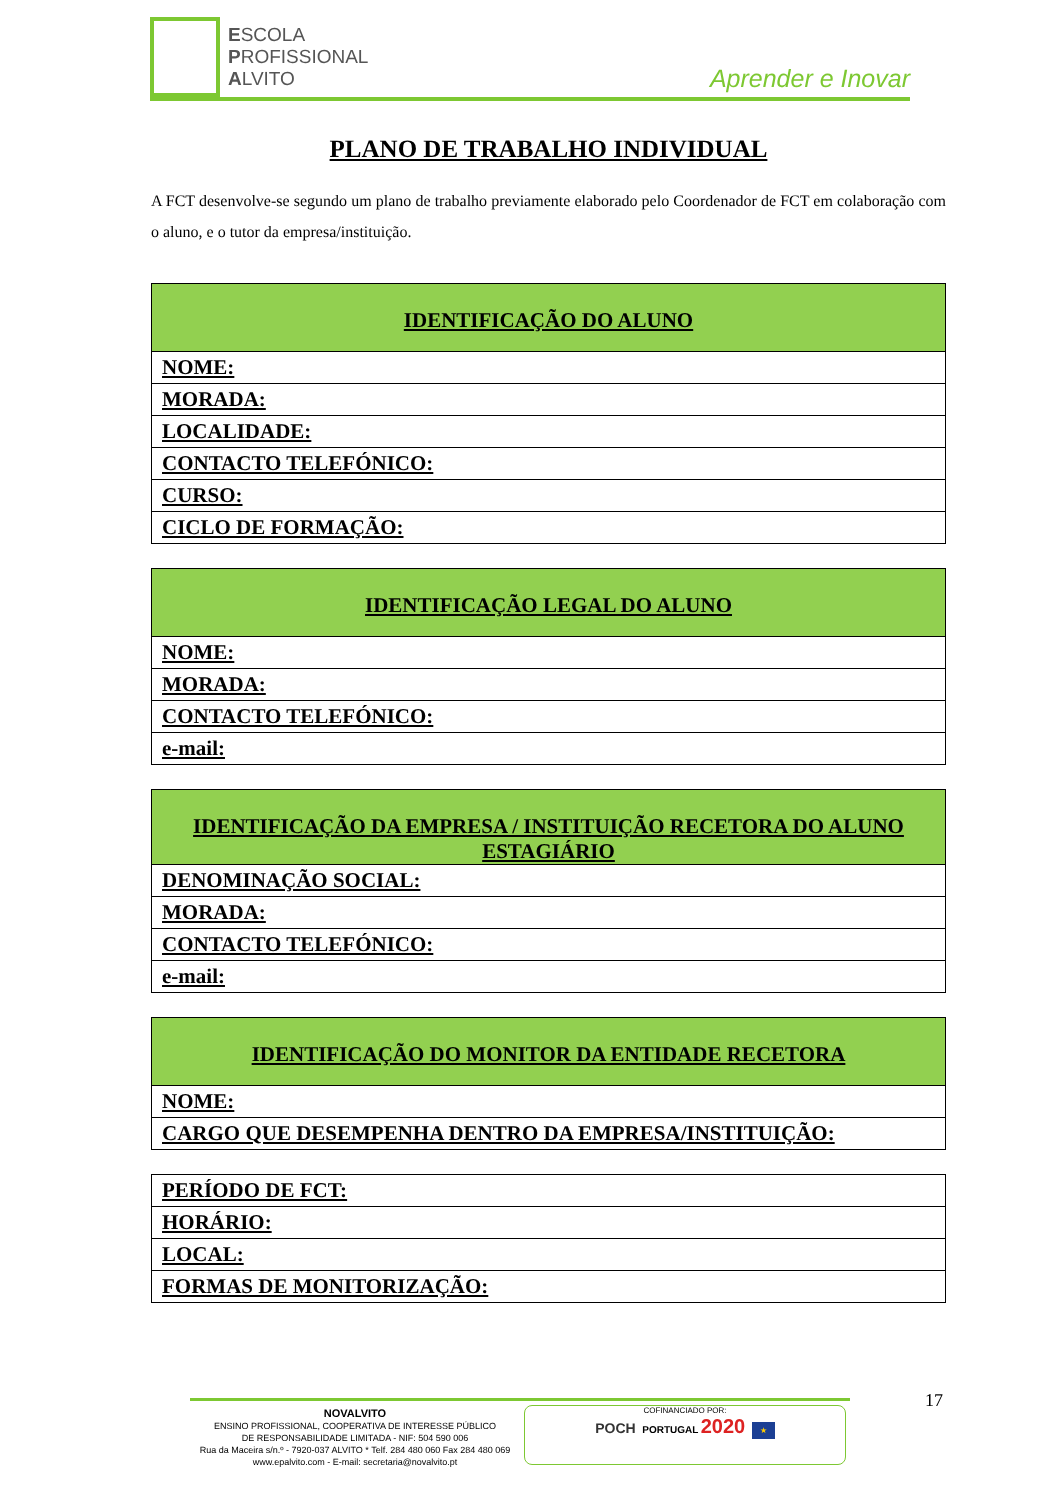ESCOLA
PROFISSIONAL
ALVITO
Aprender e Inovar
PLANO DE TRABALHO INDIVIDUAL
A FCT desenvolve-se segundo um plano de trabalho previamente elaborado pelo Coordenador de FCT em colaboração com o aluno, e o tutor da empresa/instituição.
| IDENTIFICAÇÃO DO ALUNO |
| --- |
| NOME: |
| MORADA: |
| LOCALIDADE: |
| CONTACTO TELEFÓNICO: |
| CURSO: |
| CICLO DE FORMAÇÃO: |
| IDENTIFICAÇÃO LEGAL DO ALUNO |
| --- |
| NOME: |
| MORADA: |
| CONTACTO TELEFÓNICO: |
| e-mail: |
| IDENTIFICAÇÃO DA EMPRESA / INSTITUIÇÃO RECETORA DO ALUNO ESTAGIÁRIO |
| --- |
| DENOMINAÇÃO SOCIAL: |
| MORADA: |
| CONTACTO TELEFÓNICO: |
| e-mail: |
| IDENTIFICAÇÃO DO MONITOR DA ENTIDADE RECETORA |
| --- |
| NOME: |
| CARGO QUE DESEMPENHA DENTRO DA EMPRESA/INSTITUIÇÃO: |
| PERÍODO DE FCT: |
| HORÁRIO: |
| LOCAL: |
| FORMAS DE MONITORIZAÇÃO: |
17
NOVALVITO
ENSINO PROFISSIONAL, COOPERATIVA DE INTERESSE PÚBLICO
DE RESPONSABILIDADE LIMITADA - NIF: 504 590 006
Rua da Maceira s/n.º - 7920-037 ALVITO * Telf. 284 480 060 Fax 284 480 069
www.epalvito.com - E-mail: secretaria@novalvito.pt
COFINANCIADO POR:
POCH PORTUGAL 2020 ★